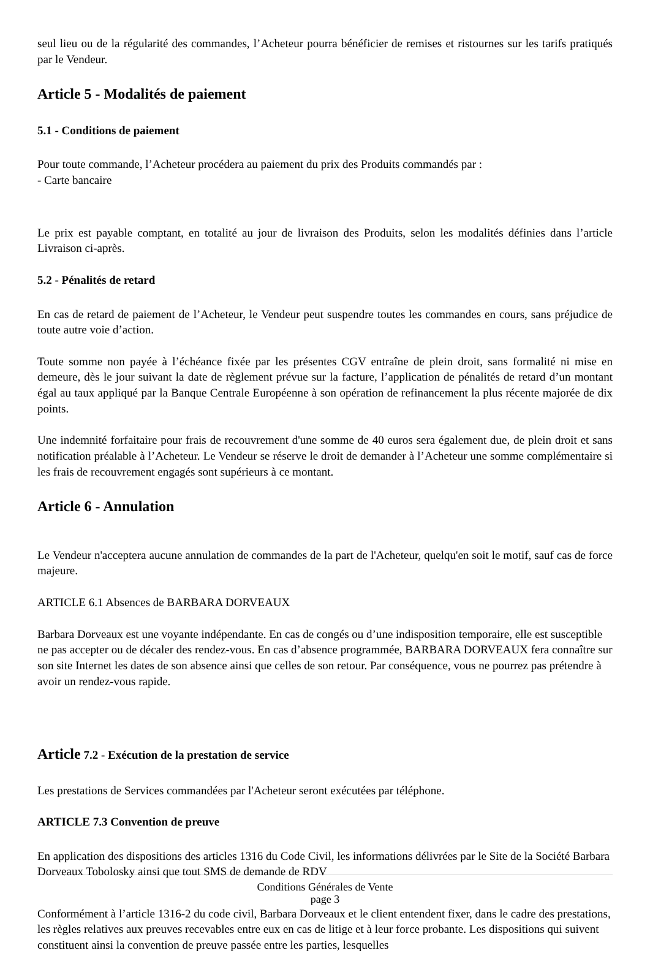seul lieu ou de la régularité des commandes, l’Acheteur pourra bénéficier de remises et ristournes sur les tarifs pratiqués par le Vendeur.
Article 5 - Modalités de paiement
5.1 - Conditions de paiement
Pour toute commande, l’Acheteur procédera au paiement du prix des Produits commandés par :
- Carte bancaire
Le prix est payable comptant, en totalité au jour de livraison des Produits, selon les modalités définies dans l’article Livraison ci-après.
5.2 - Pénalités de retard
En cas de retard de paiement de l’Acheteur, le Vendeur peut suspendre toutes les commandes en cours, sans préjudice de toute autre voie d’action.
Toute somme non payée à l’échéance fixée par les présentes CGV entraîne de plein droit, sans formalité ni mise en demeure, dès le jour suivant la date de règlement prévue sur la facture, l’application de pénalités de retard d’un montant égal au taux appliqué par la Banque Centrale Européenne à son opération de refinancement la plus récente majorée de dix points.
Une indemnité forfaitaire pour frais de recouvrement d'une somme de 40 euros sera également due, de plein droit et sans notification préalable à l’Acheteur. Le Vendeur se réserve le droit de demander à l’Acheteur une somme complémentaire si les frais de recouvrement engagés sont supérieurs à ce montant.
Article 6 - Annulation
Le Vendeur n'acceptera aucune annulation de commandes de la part de l'Acheteur, quelqu'en soit le motif, sauf cas de force majeure.
ARTICLE 6.1 Absences de BARBARA DORVEAUX
Barbara Dorveaux est une voyante indépendante. En cas de congés ou d’une indisposition temporaire, elle est susceptible ne pas accepter ou de décaler des rendez-vous. En cas d’absence programmée, BARBARA DORVEAUX fera connaître sur son site Internet les dates de son absence ainsi que celles de son retour. Par conséquence, vous ne pourrez pas prétendre à avoir un rendez-vous rapide.
Article 7.2 - Exécution de la prestation de service
Les prestations de Services commandées par l'Acheteur seront exécutées par téléphone.
ARTICLE 7.3 Convention de preuve
En application des dispositions des articles 1316 du Code Civil, les informations délivrées par le Site de la Société Barbara Dorveaux Tobolosky ainsi que tout SMS de demande de RDV
Conditions Générales de Vente
page 3
Conformément à l’article 1316-2 du code civil, Barbara Dorveaux et le client entendent fixer, dans le cadre des prestations, les règles relatives aux preuves recevables entre eux en cas de litige et à leur force probante. Les dispositions qui suivent constituent ainsi la convention de preuve passée entre les parties, lesquelles